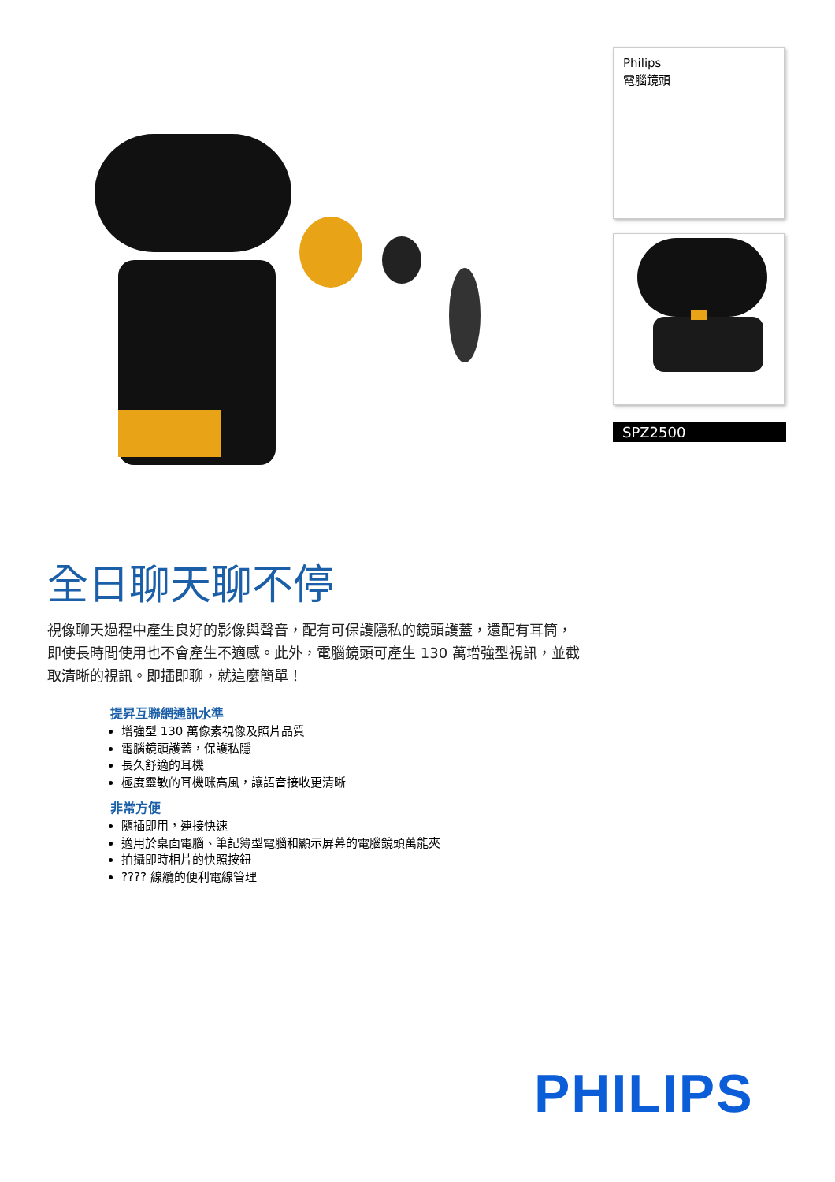Philips
電腦鏡頭
SPZ2500
全日聊天聊不停
視像聊天過程中產生良好的影像與聲音，配有可保護隱私的鏡頭護蓋，還配有耳筒，即使長時間使用也不會產生不適感。此外，電腦鏡頭可產生 130 萬增強型視訊，並截取清晰的視訊。即插即聊，就這麼簡單！
提昇互聯網通訊水準
增強型 130 萬像素視像及照片品質
電腦鏡頭護蓋，保護私隱
長久舒適的耳機
極度靈敏的耳機咪高風，讓語音接收更清晰
非常方便
隨插即用，連接快速
適用於桌面電腦、筆記簿型電腦和顯示屏幕的電腦鏡頭萬能夾
拍攝即時相片的快照按鈕
???? 線纜的便利電線管理
PHILIPS